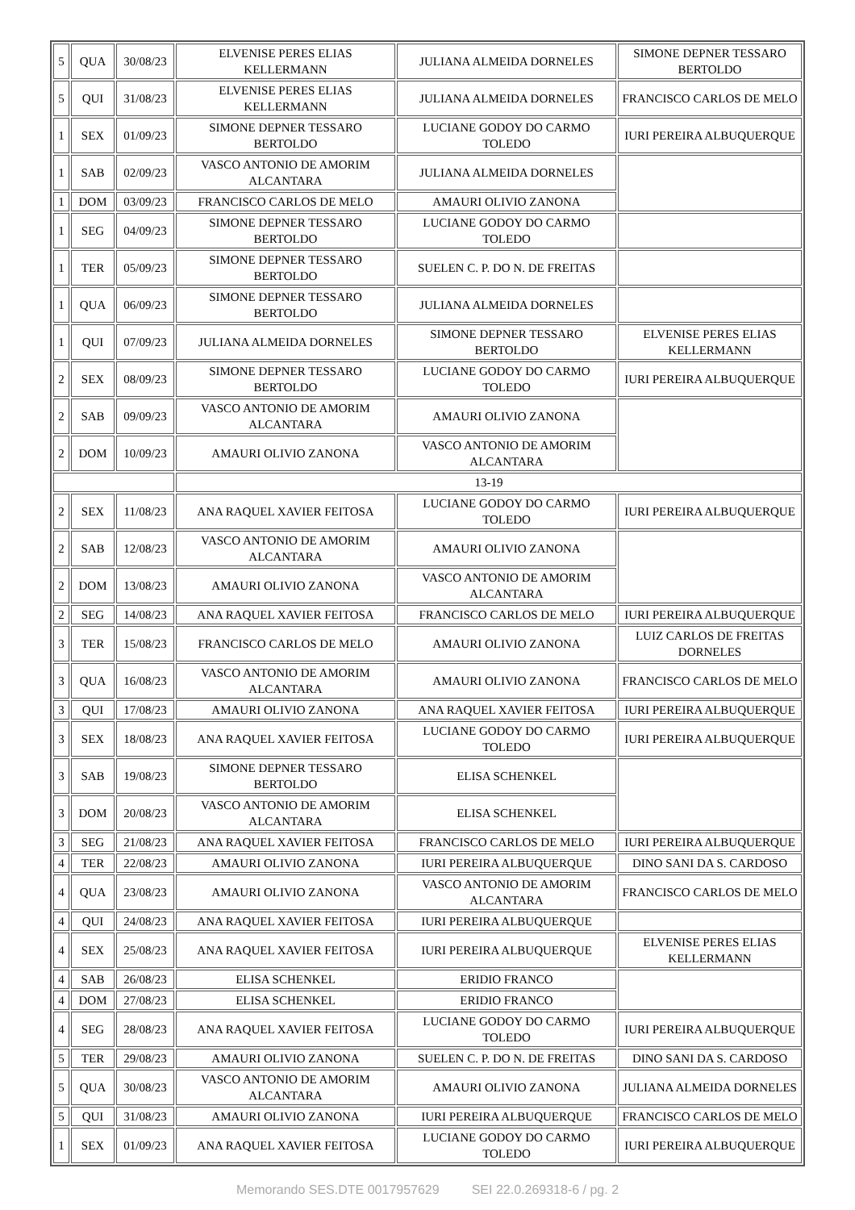| 5 | QUA | 30/08/23 | ELVENISE PERES ELIAS KELLERMANN | JULIANA ALMEIDA DORNELES | SIMONE DEPNER TESSARO BERTOLDO |
| 5 | QUI | 31/08/23 | ELVENISE PERES ELIAS KELLERMANN | JULIANA ALMEIDA DORNELES | FRANCISCO CARLOS DE MELO |
| 1 | SEX | 01/09/23 | SIMONE DEPNER TESSARO BERTOLDO | LUCIANE GODOY DO CARMO TOLEDO | IURI PEREIRA ALBUQUERQUE |
| 1 | SAB | 02/09/23 | VASCO ANTONIO DE AMORIM ALCANTARA | JULIANA ALMEIDA DORNELES | |
| 1 | DOM | 03/09/23 | FRANCISCO CARLOS DE MELO | AMAURI OLIVIO ZANONA | |
| 1 | SEG | 04/09/23 | SIMONE DEPNER TESSARO BERTOLDO | LUCIANE GODOY DO CARMO TOLEDO | |
| 1 | TER | 05/09/23 | SIMONE DEPNER TESSARO BERTOLDO | SUELEN C. P. DO N. DE FREITAS | |
| 1 | QUA | 06/09/23 | SIMONE DEPNER TESSARO BERTOLDO | JULIANA ALMEIDA DORNELES | |
| 1 | QUI | 07/09/23 | JULIANA ALMEIDA DORNELES | SIMONE DEPNER TESSARO BERTOLDO | ELVENISE PERES ELIAS KELLERMANN |
| 2 | SEX | 08/09/23 | SIMONE DEPNER TESSARO BERTOLDO | LUCIANE GODOY DO CARMO TOLEDO | IURI PEREIRA ALBUQUERQUE |
| 2 | SAB | 09/09/23 | VASCO ANTONIO DE AMORIM ALCANTARA | AMAURI OLIVIO ZANONA | |
| 2 | DOM | 10/09/23 | AMAURI OLIVIO ZANONA | VASCO ANTONIO DE AMORIM ALCANTARA | |
| | | | 13-19 | | |
| 2 | SEX | 11/08/23 | ANA RAQUEL XAVIER FEITOSA | LUCIANE GODOY DO CARMO TOLEDO | IURI PEREIRA ALBUQUERQUE |
| 2 | SAB | 12/08/23 | VASCO ANTONIO DE AMORIM ALCANTARA | AMAURI OLIVIO ZANONA | |
| 2 | DOM | 13/08/23 | AMAURI OLIVIO ZANONA | VASCO ANTONIO DE AMORIM ALCANTARA | |
| 2 | SEG | 14/08/23 | ANA RAQUEL XAVIER FEITOSA | FRANCISCO CARLOS DE MELO | IURI PEREIRA ALBUQUERQUE |
| 3 | TER | 15/08/23 | FRANCISCO CARLOS DE MELO | AMAURI OLIVIO ZANONA | LUIZ CARLOS DE FREITAS DORNELES |
| 3 | QUA | 16/08/23 | VASCO ANTONIO DE AMORIM ALCANTARA | AMAURI OLIVIO ZANONA | FRANCISCO CARLOS DE MELO |
| 3 | QUI | 17/08/23 | AMAURI OLIVIO ZANONA | ANA RAQUEL XAVIER FEITOSA | IURI PEREIRA ALBUQUERQUE |
| 3 | SEX | 18/08/23 | ANA RAQUEL XAVIER FEITOSA | LUCIANE GODOY DO CARMO TOLEDO | IURI PEREIRA ALBUQUERQUE |
| 3 | SAB | 19/08/23 | SIMONE DEPNER TESSARO BERTOLDO | ELISA SCHENKEL | |
| 3 | DOM | 20/08/23 | VASCO ANTONIO DE AMORIM ALCANTARA | ELISA SCHENKEL | |
| 3 | SEG | 21/08/23 | ANA RAQUEL XAVIER FEITOSA | FRANCISCO CARLOS DE MELO | IURI PEREIRA ALBUQUERQUE |
| 4 | TER | 22/08/23 | AMAURI OLIVIO ZANONA | IURI PEREIRA ALBUQUERQUE | DINO SANI DA S. CARDOSO |
| 4 | QUA | 23/08/23 | AMAURI OLIVIO ZANONA | VASCO ANTONIO DE AMORIM ALCANTARA | FRANCISCO CARLOS DE MELO |
| 4 | QUI | 24/08/23 | ANA RAQUEL XAVIER FEITOSA | IURI PEREIRA ALBUQUERQUE | |
| 4 | SEX | 25/08/23 | ANA RAQUEL XAVIER FEITOSA | IURI PEREIRA ALBUQUERQUE | ELVENISE PERES ELIAS KELLERMANN |
| 4 | SAB | 26/08/23 | ELISA SCHENKEL | ERIDIO FRANCO | |
| 4 | DOM | 27/08/23 | ELISA SCHENKEL | ERIDIO FRANCO | |
| 4 | SEG | 28/08/23 | ANA RAQUEL XAVIER FEITOSA | LUCIANE GODOY DO CARMO TOLEDO | IURI PEREIRA ALBUQUERQUE |
| 5 | TER | 29/08/23 | AMAURI OLIVIO ZANONA | SUELEN C. P. DO N. DE FREITAS | DINO SANI DA S. CARDOSO |
| 5 | QUA | 30/08/23 | VASCO ANTONIO DE AMORIM ALCANTARA | AMAURI OLIVIO ZANONA | JULIANA ALMEIDA DORNELES |
| 5 | QUI | 31/08/23 | AMAURI OLIVIO ZANONA | IURI PEREIRA ALBUQUERQUE | FRANCISCO CARLOS DE MELO |
| 1 | SEX | 01/09/23 | ANA RAQUEL XAVIER FEITOSA | LUCIANE GODOY DO CARMO TOLEDO | IURI PEREIRA ALBUQUERQUE |
Memorando SES.DTE 0017957629 SEI 22.0.269318-6 / pg. 2